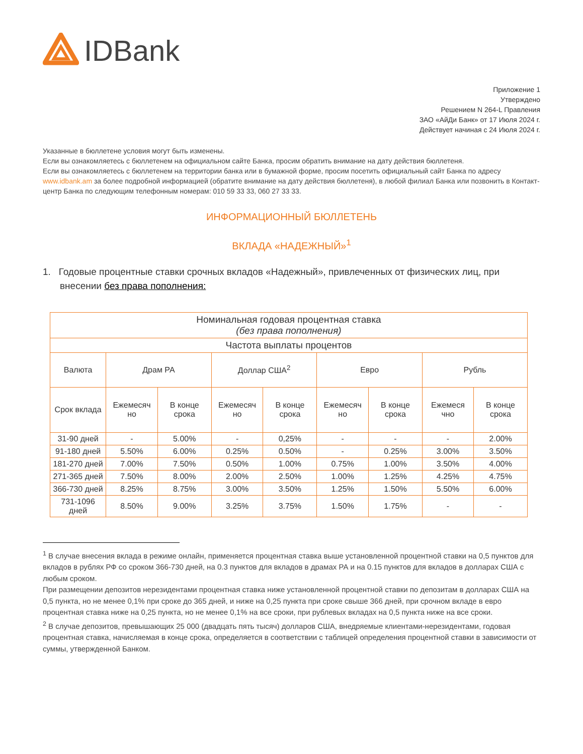IDBank
Приложение 1
Утверждено
Решением N 264-L Правления
ЗАО «АйДи Банк» от 17 Июля 2024 г.
Действует начиная с 24 Июля 2024 г.
Указанные в бюллетене условия могут быть изменены.
Если вы ознакомляетесь с бюллетенем на официальном сайте Банка, просим обратить внимание на дату действия бюллетеня.
Если вы ознакомляетесь с бюллетенем на территории банка или в бумажной форме, просим посетить официальный сайт Банка по адресу www.idbank.am за более подробной информацией (обратите внимание на дату действия бюллетеня), в любой филиал Банка или позвонить в Контакт-центр Банка по следующим телефонным номерам: 010 59 33 33, 060 27 33 33.
ИНФОРМАЦИОННЫЙ БЮЛЛЕТЕНЬ
ВКЛАДА «НАДЕЖНЫЙ»<sup>1</sup>
1. Годовые процентные ставки срочных вкладов «Надежный», привлеченных от физических лиц, при внесении без права пополнения:
| Номинальная годовая процентная ставка (без права пополнения) | | | | | | | | |
| --- | --- | --- | --- | --- | --- | --- | --- | --- |
| Частота выплаты процентов | | | | | | | | |
| Валюта | Драм РА | | Доллар США<sup>2</sup> | | Евро | | Рубль | |
| Срок вклада | Ежемесяч но | В конце срока | Ежемесяч но | В конце срока | Ежемесяч но | В конце срока | Ежемеся чно | В конце срока |
| 31-90 дней | - | 5.00% | - | 0,25% | - | - | - | 2.00% |
| 91-180 дней | 5.50% | 6.00% | 0.25% | 0.50% | - | 0.25% | 3.00% | 3.50% |
| 181-270 дней | 7.00% | 7.50% | 0.50% | 1.00% | 0.75% | 1.00% | 3.50% | 4.00% |
| 271-365 дней | 7.50% | 8.00% | 2.00% | 2.50% | 1.00% | 1.25% | 4.25% | 4.75% |
| 366-730 дней | 8.25% | 8.75% | 3.00% | 3.50% | 1.25% | 1.50% | 5.50% | 6.00% |
| 731-1096 дней | 8.50% | 9.00% | 3.25% | 3.75% | 1.50% | 1.75% | - | - |
<sup>1</sup> В случае внесения вклада в режиме онлайн, применяется процентная ставка выше установленной процентной ставки на 0,5 пунктов для вкладов в рублях РФ со сроком 366-730 дней, на 0.3 пунктов для вкладов в драмах РА и на 0.15 пунктов для вкладов в долларах США с любым сроком.
При размещении депозитов нерезидентами процентная ставка ниже установленной процентной ставки по депозитам в долларах США на 0,5 пункта, но не менее 0,1% при сроке до 365 дней, и ниже на 0,25 пункта при сроке свыше 366 дней, при срочном вкладе в евро процентная ставка ниже на 0,25 пункта, но не менее 0,1% на все сроки, при рублевых вкладах на 0,5 пункта ниже на все сроки.
<sup>2</sup> В случае депозитов, превышающих 25 000 (двадцать пять тысяч) долларов США, внедряемые клиентами-нерезидентами, годовая процентная ставка, начисляемая в конце срока, определяется в соответствии с таблицей определения процентной ставки в зависимости от суммы, утвержденной Банком.